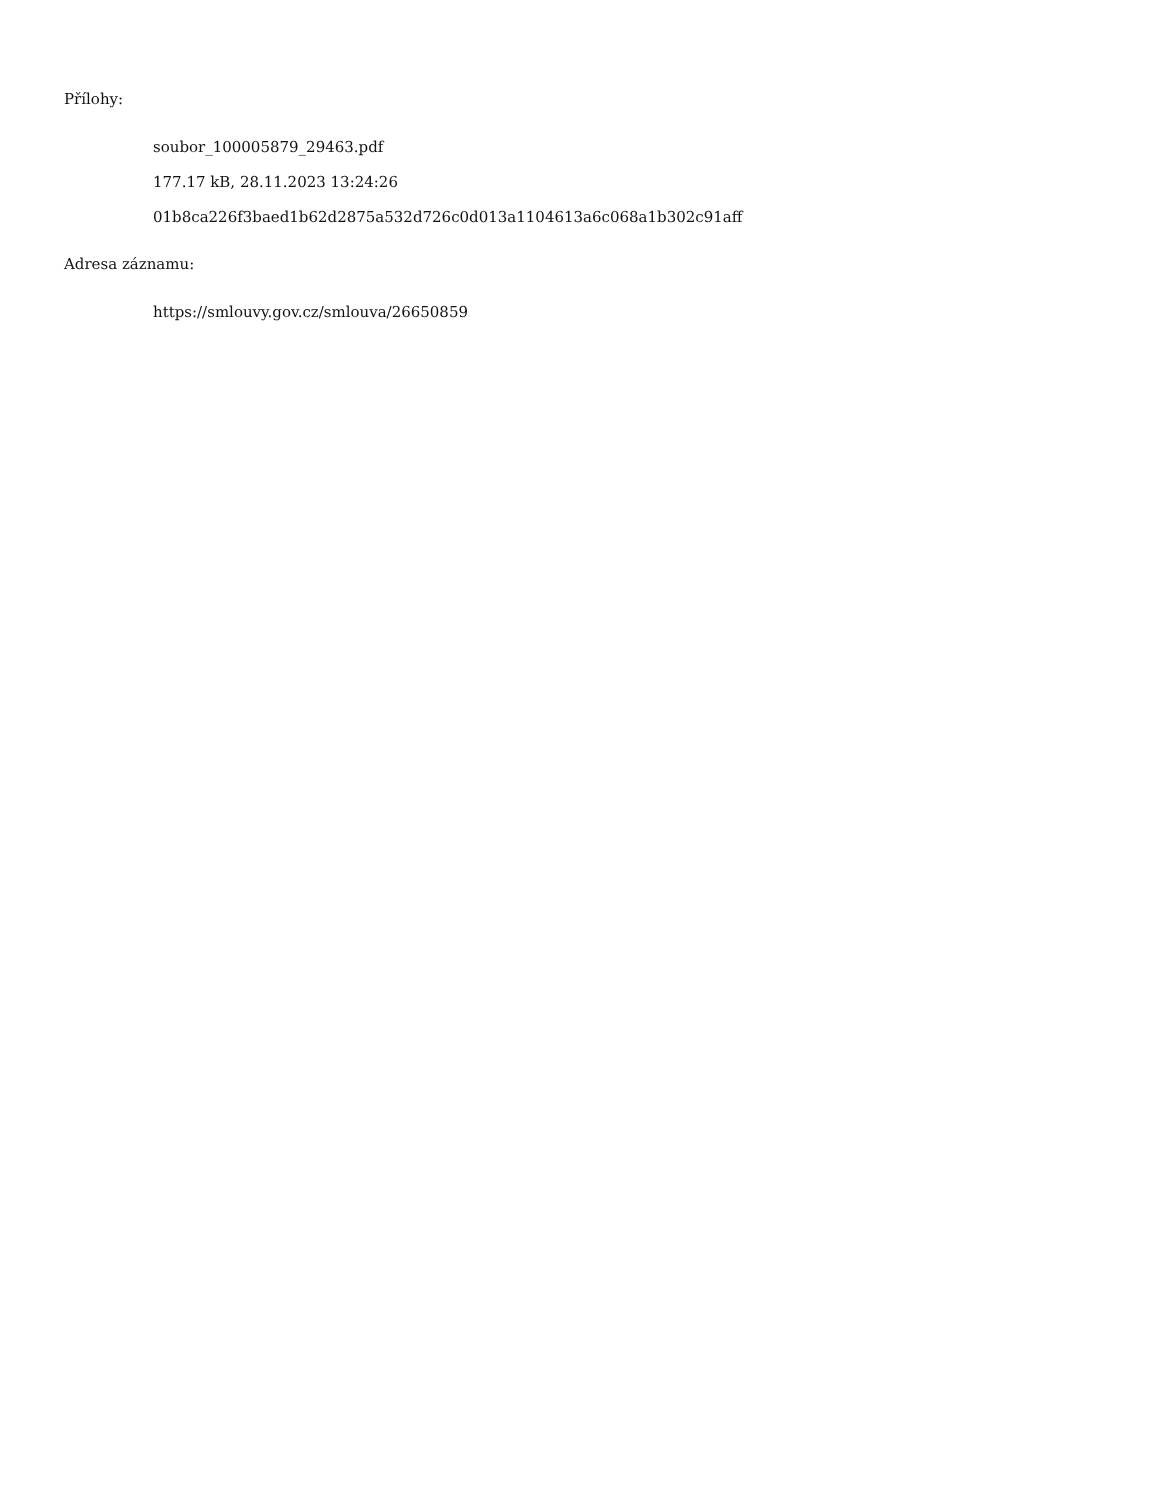Přílohy:
soubor_100005879_29463.pdf
177.17 kB, 28.11.2023 13:24:26
01b8ca226f3baed1b62d2875a532d726c0d013a1104613a6c068a1b302c91aff
Adresa záznamu:
https://smlouvy.gov.cz/smlouva/26650859